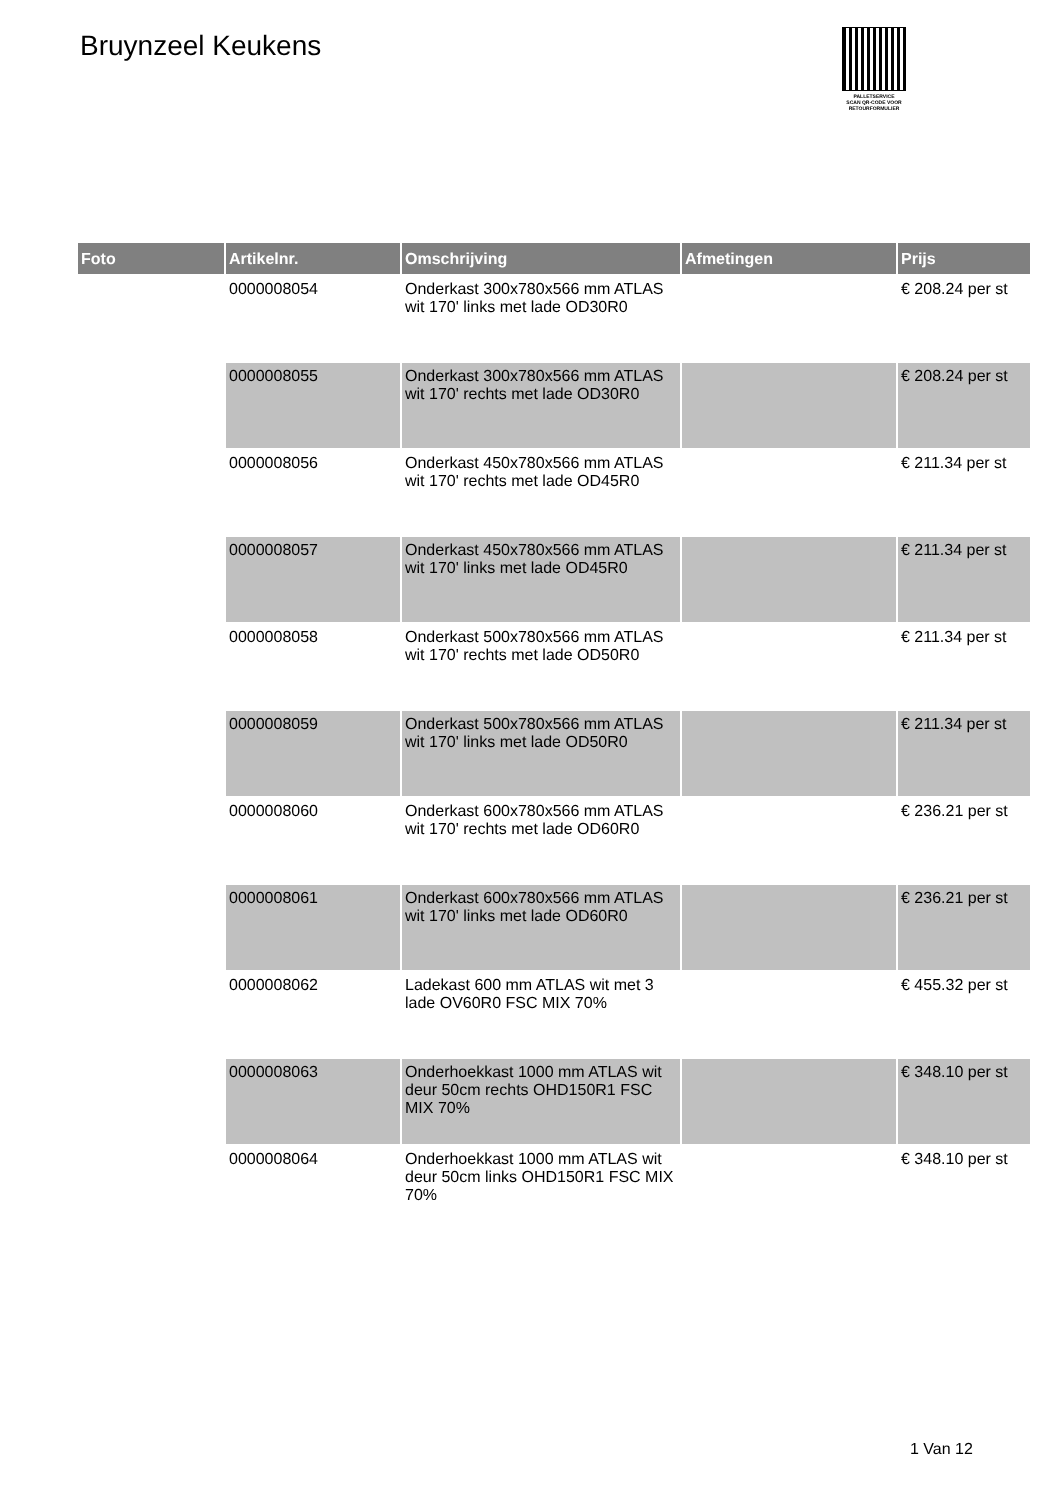Bruynzeel Keukens
PALLETSERVICE
SCAN QR-CODE VOOR
RETOURFORMULIER
| Foto | Artikelnr. | Omschrijving | Afmetingen | Prijs |
| --- | --- | --- | --- | --- |
| | 0000008054 | Onderkast 300x780x566 mm ATLAS wit 170' links met lade OD30R0 | | € 208.24 per st |
| | 0000008055 | Onderkast 300x780x566 mm ATLAS wit 170' rechts met lade OD30R0 | | € 208.24 per st |
| | 0000008056 | Onderkast 450x780x566 mm ATLAS wit 170' rechts met lade OD45R0 | | € 211.34 per st |
| | 0000008057 | Onderkast 450x780x566 mm ATLAS wit 170' links met lade OD45R0 | | € 211.34 per st |
| | 0000008058 | Onderkast 500x780x566 mm ATLAS wit 170' rechts met lade OD50R0 | | € 211.34 per st |
| | 0000008059 | Onderkast 500x780x566 mm ATLAS wit 170' links met lade OD50R0 | | € 211.34 per st |
| | 0000008060 | Onderkast 600x780x566 mm ATLAS wit 170' rechts met lade OD60R0 | | € 236.21 per st |
| | 0000008061 | Onderkast 600x780x566 mm ATLAS wit 170' links met lade OD60R0 | | € 236.21 per st |
| | 0000008062 | Ladekast 600 mm ATLAS wit met 3 lade OV60R0 FSC MIX 70% | | € 455.32 per st |
| | 0000008063 | Onderhoekkast 1000 mm ATLAS wit deur 50cm rechts OHD150R1 FSC MIX 70% | | € 348.10 per st |
| | 0000008064 | Onderhoekkast 1000 mm ATLAS wit deur 50cm links OHD150R1 FSC MIX 70% | | € 348.10 per st |
1 Van 12